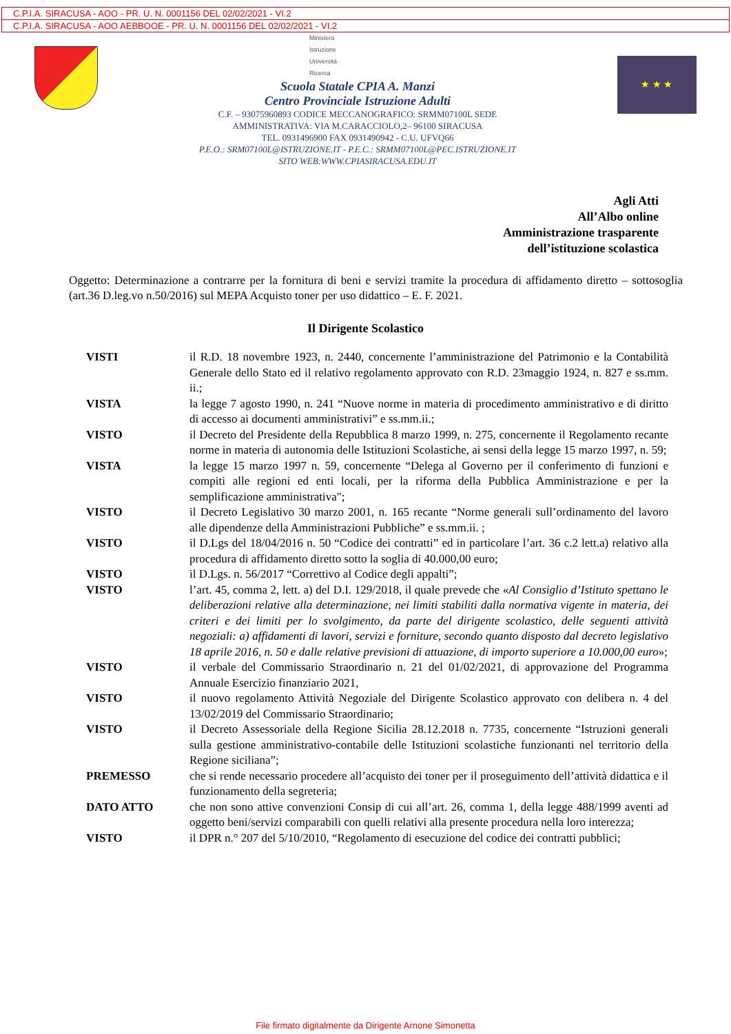C.P.I.A. SIRACUSA - AOO - PR. U. N. 0001156 DEL 02/02/2021 - VI.2
C.P.I.A. SIRACUSA - AOO AEBBOOE - PR. U. N. 0001156 DEL 02/02/2021 - VI.2
Ministero
Istruzione
Università
Ricerca
Scuola Statale CPIA A. Manzi
Centro Provinciale Istruzione Adulti
C.F. – 93075960893 CODICE MECCANOGRAFICO: SRMM07100L SEDE
AMMINISTRATIVA: VIA M.CARACCIOLO,2– 96100 SIRACUSA
TEL. 0931496900 FAX 0931490942 - C.U. UFVQ66
P.E.O.: SRM07100L@ISTRUZIONE.IT - P.E.C.: SRMM07100L@PEC.ISTRUZIONE.IT
SITO WEB:WWW.CPIASIRACUSA.EDU.IT
★ ★ ★
Agli Atti
All’Albo online
Amministrazione trasparente
dell’istituzione scolastica
Oggetto: Determinazione a contrarre per la fornitura di beni e servizi tramite la procedura di affidamento diretto – sottosoglia (art.36 D.leg.vo n.50/2016) sul MEPA Acquisto toner per uso didattico – E. F. 2021.
Il Dirigente Scolastico
| VISTI | il R.D. 18 novembre 1923, n. 2440, concernente l’amministrazione del Patrimonio e la Contabilità Generale dello Stato ed il relativo regolamento approvato con R.D. 23maggio 1924, n. 827 e ss.mm. ii.; |
| VISTA | la legge 7 agosto 1990, n. 241 “Nuove norme in materia di procedimento amministrativo e di diritto di accesso ai documenti amministrativi” e ss.mm.ii.; |
| VISTO | il Decreto del Presidente della Repubblica 8 marzo 1999, n. 275, concernente il Regolamento recante norme in materia di autonomia delle Istituzioni Scolastiche, ai sensi della legge 15 marzo 1997, n. 59; |
| VISTA | la legge 15 marzo 1997 n. 59, concernente “Delega al Governo per il conferimento di funzioni e compiti alle regioni ed enti locali, per la riforma della Pubblica Amministrazione e per la semplificazione amministrativa"; |
| VISTO | il Decreto Legislativo 30 marzo 2001, n. 165 recante “Norme generali sull’ordinamento del lavoro alle dipendenze della Amministrazioni Pubbliche” e ss.mm.ii. ; |
| VISTO | il D.Lgs del 18/04/2016 n. 50 “Codice dei contratti” ed in particolare l’art. 36 c.2 lett.a) relativo alla procedura di affidamento diretto sotto la soglia di 40.000,00 euro; |
| VISTO | il D.Lgs. n. 56/2017 “Correttivo al Codice degli appalti”; |
| VISTO | l’art. 45, comma 2, lett. a) del D.I. 129/2018, il quale prevede che « Al Consiglio d’Istituto spettano le deliberazioni relative alla determinazione, nei limiti stabiliti dalla normativa vigente in materia, dei criteri e dei limiti per lo svolgimento, da parte del dirigente scolastico, delle seguenti attività negoziali: a) affidamenti di lavori, servizi e forniture, secondo quanto disposto dal decreto legislativo 18 aprile 2016, n. 50 e dalle relative previsioni di attuazione, di importo superiore a 10.000,00 euro »; |
| VISTO | il verbale del Commissario Straordinario n. 21 del 01/02/2021, di approvazione del Programma Annuale Esercizio finanziario 2021, |
| VISTO | il nuovo regolamento Attività Negoziale del Dirigente Scolastico approvato con delibera n. 4 del 13/02/2019 del Commissario Straordinario; |
| VISTO | il Decreto Assessoriale della Regione Sicilia 28.12.2018 n. 7735, concernente “Istruzioni generali sulla gestione amministrativo-contabile delle Istituzioni scolastiche funzionanti nel territorio della Regione siciliana”; |
| PREMESSO | che si rende necessario procedere all’acquisto dei toner per il proseguimento dell’attività didattica e il funzionamento della segreteria; |
| DATO ATTO | che non sono attive convenzioni Consip di cui all’art. 26, comma 1, della legge 488/1999 aventi ad oggetto beni/servizi comparabili con quelli relativi alla presente procedura nella loro interezza; |
| VISTO | il DPR n.° 207 del 5/10/2010, “Regolamento di esecuzione del codice dei contratti pubblici; |
File firmato digitalmente da Dirigente Arnone Simonetta